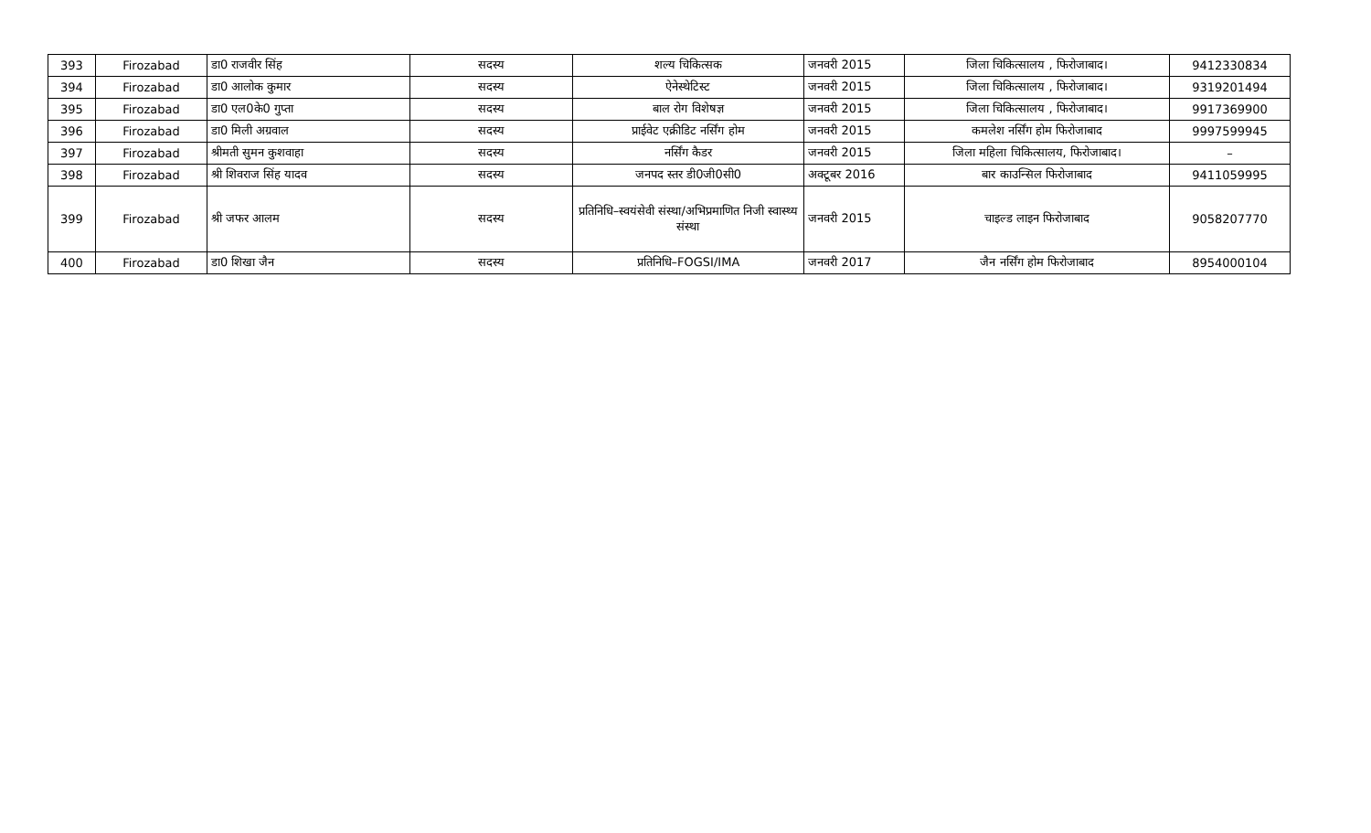| 393 | Firozabad | डा0 राजवीर सिंह | सदस्य | शल्य चिकित्सक | जनवरी 2015 | जिला चिकित्सालय , फिरोजाबाद। | 9412330834 |
| 394 | Firozabad | डा0 आलोक कुमार | सदस्य | ऐनेस्थेटिस्ट | जनवरी 2015 | जिला चिकित्सालय , फिरोजाबाद। | 9319201494 |
| 395 | Firozabad | डा0 एल0के0 गुप्ता | सदस्य | बाल रोग विशेषज्ञ | जनवरी 2015 | जिला चिकित्सालय , फिरोजाबाद। | 9917369900 |
| 396 | Firozabad | डा0 मिली अग्रवाल | सदस्य | प्राईवेट एक्रीडिट नर्सिंग होम | जनवरी 2015 | कमलेश नर्सिंग होम फिरोजाबाद | 9997599945 |
| 397 | Firozabad | श्रीमती सुमन कुशवाहा | सदस्य | नर्सिंग कैडर | जनवरी 2015 | जिला महिला चिकित्सालय, फिरोजाबाद। | – |
| 398 | Firozabad | श्री शिवराज सिंह यादव | सदस्य | जनपद स्तर डी0जी0सी0 | अक्टूबर 2016 | बार काउन्सिल फिरोजाबाद | 9411059995 |
| 399 | Firozabad | श्री जफर आलम | सदस्य | प्रतिनिधि–स्वयंसेवी संस्था/अभिप्रमाणित निजी स्वास्थ्य संस्था | जनवरी 2015 | चाइल्ड लाइन फिरोजाबाद | 9058207770 |
| 400 | Firozabad | डा0 शिखा जैन | सदस्य | प्रतिनिधि–FOGSI/IMA | जनवरी 2017 | जैन नर्सिंग होम फिरोजाबाद | 8954000104 |